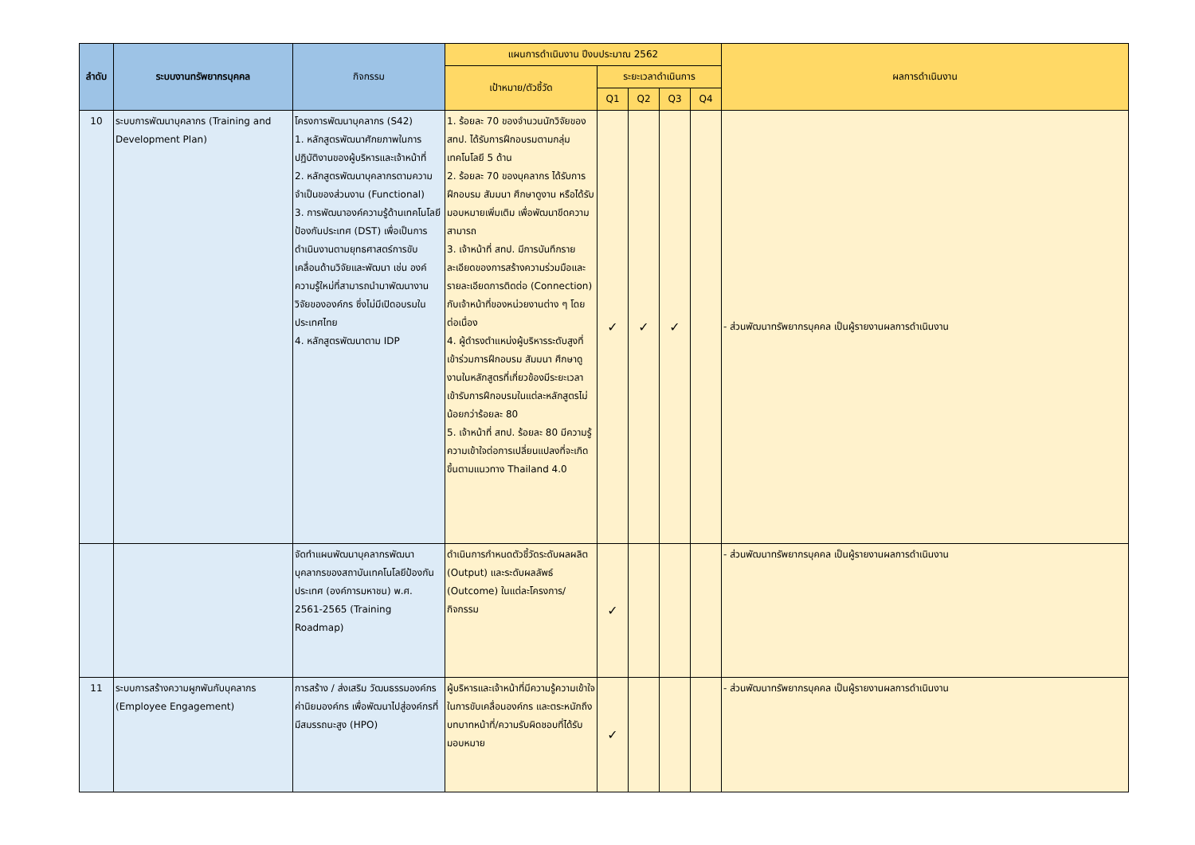| ลำดับ | ระบบงานทรัพยากรบุคคล | กิจกรรม | แผนการดำเนินงาน ปีงบประมาณ 2562 | | | | | ผลการดำเนินงาน |
| --- | --- | --- | --- | --- | --- | --- | --- | --- |
| | | | เป้าหมาย/ตัวชี้วัด | ระยะเวลาดำเนินการ | | | | |
| | | | | Q1 | Q2 | Q3 | Q4 | |
| 10 | ระบบการพัฒนาบุคลากร (Training and Development Plan) | โครงการพัฒนาบุคลากร (S42) 1. หลักสูตรพัฒนาศักยภาพในการปฏิบัติงานของผู้บริหารและเจ้าหน้าที่ 2. หลักสูตรพัฒนาบุคลากรตามความจำเป็นของส่วนงาน (Functional) 3. การพัฒนาองค์ความรู้ด้านเทคโนโลยีป้องกันประเทศ (DST) เพื่อเป็นการดำเนินงานตามยุทธศาสตร์การขับเคลื่อนด้านวิจัยและพัฒนา เช่น องค์ความรู้ใหม่ที่สามารถนำมาพัฒนางานวิจัยขององค์กร ซึ่งไม่มีเปิดอบรมในประเทศไทย 4. หลักสูตรพัฒนาตาม IDP | 1. ร้อยละ 70 ของจำนวนนักวิจัยของ สทป. ได้รับการฝึกอบรมตามกลุ่มเทคโนโลยี 5 ด้าน 2. ร้อยละ 70 ของบุคลากร ได้รับการฝึกอบรม สัมมนา ศึกษาดูงาน หรือได้รับมอบหมายเพิ่มเติม เพื่อพัฒนาขีดความสามารถ 3. เจ้าหน้าที่ สทป. มีการบันทึกรายละเอียดของการสร้างความร่วมมือและรายละเอียดการติดต่อ (Connection) กับเจ้าหน้าที่ของหน่วยงานต่าง ๆ โดยต่อเนื่อง 4. ผู้ดำรงตำแหน่งผู้บริหารระดับสูงที่เข้าร่วมการฝึกอบรม สัมมนา ศึกษาดูงานในหลักสูตรที่เกี่ยวข้องมีระยะเวลาเข้ารับการฝึกอบรมในแต่ละหลักสูตรไม่น้อยกว่าร้อยละ 80 5. เจ้าหน้าที่ สทป. ร้อยละ 80 มีความรู้ความเข้าใจต่อการเปลี่ยนแปลงที่จะเกิดขึ้นตามแนวทาง Thailand 4.0 | ✓ | ✓ | ✓ | | - ส่วนพัฒนาทรัพยากรบุคคล เป็นผู้รายงานผลการดำเนินงาน |
| | | จัดทำแผนพัฒนาบุคลากรพัฒนาบุคลากรของสถาบันเทคโนโลยีป้องกันประเทศ (องค์การมหาชน) พ.ศ. 2561-2565 (Training Roadmap) | ดำเนินการกำหนดตัวชี้วัดระดับผลผลิต (Output) และระดับผลลัพธ์ (Outcome) ในแต่ละโครงการ/กิจกรรม | ✓ | | | | - ส่วนพัฒนาทรัพยากรบุคคล เป็นผู้รายงานผลการดำเนินงาน |
| 11 | ระบบการสร้างความผูกพันกับบุคลากร (Employee Engagement) | การสร้าง / ส่งเสริม วัฒนธรรมองค์กร ค่านิยมองค์กร เพื่อพัฒนาไปสู่องค์กรที่มีสมรรถนะสูง (HPO) | ผู้บริหารและเจ้าหน้าที่มีความรู้ความเข้าใจในการขับเคลื่อนองค์กร และตระหนักถึงบทบาทหน้าที่/ความรับผิดชอบที่ได้รับมอบหมาย | ✓ | | | | - ส่วนพัฒนาทรัพยากรบุคคล เป็นผู้รายงานผลการดำเนินงาน |